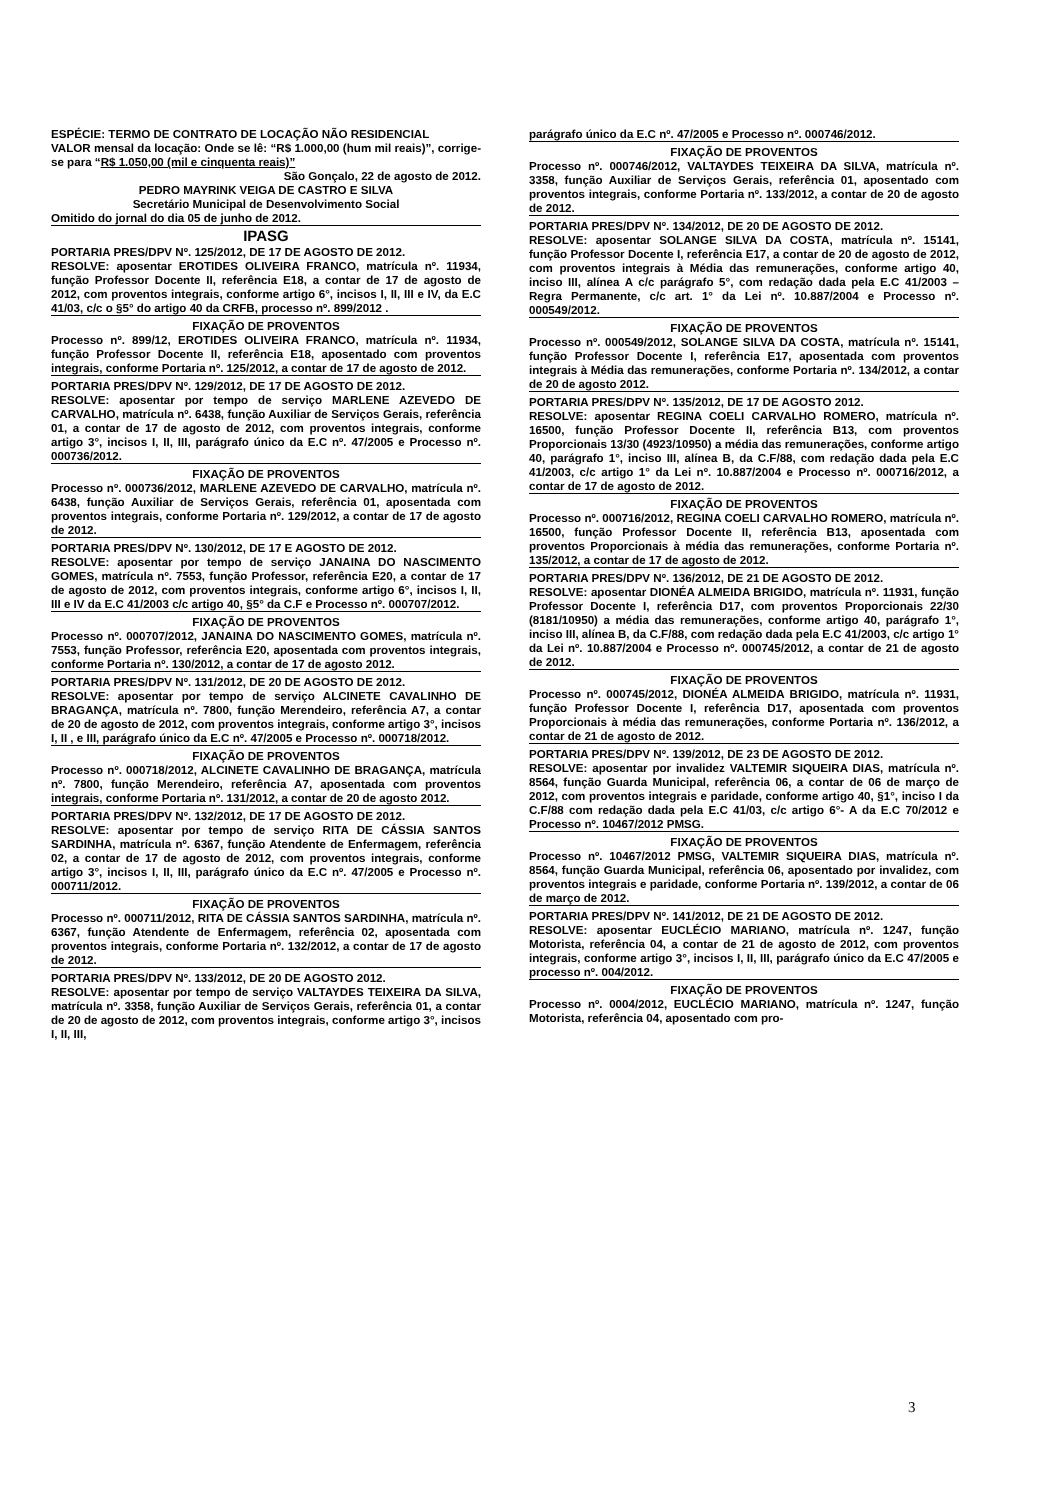ESPÉCIE: TERMO DE CONTRATO DE LOCAÇÃO NÃO RESIDENCIAL
VALOR mensal da locação: Onde se lê: “R$ 1.000,00 (hum mil reais)”, corrige-se para “R$ 1.050,00 (mil e cinquenta reais)”
São Gonçalo, 22 de agosto de 2012.
PEDRO MAYRINK VEIGA DE CASTRO E SILVA
Secretário Municipal de Desenvolvimento Social
Omitido do jornal do dia 05 de junho de 2012.
IPASG
PORTARIA PRES/DPV Nº. 125/2012, DE 17 DE AGOSTO DE 2012.
RESOLVE: aposentar EROTIDES OLIVEIRA FRANCO, matrícula nº. 11934, função Professor Docente II, referência E18, a contar de 17 de agosto de 2012, com proventos integrais, conforme artigo 6°, incisos I, II, III e IV, da E.C 41/03, c/c o §5° do artigo 40 da CRFB, processo nº. 899/2012 .
FIXAÇÃO DE PROVENTOS
Processo nº. 899/12, EROTIDES OLIVEIRA FRANCO, matrícula nº. 11934, função Professor Docente II, referência E18, aposentado com proventos integrais, conforme Portaria nº. 125/2012, a contar de 17 de agosto de 2012.
PORTARIA PRES/DPV Nº. 129/2012, DE 17 DE AGOSTO DE 2012.
RESOLVE: aposentar por tempo de serviço MARLENE AZEVEDO DE CARVALHO, matrícula nº. 6438, função Auxiliar de Serviços Gerais, referência 01, a contar de 17 de agosto de 2012, com proventos integrais, conforme artigo 3°, incisos I, II, III, parágrafo único da E.C nº. 47/2005 e Processo nº. 000736/2012.
FIXAÇÃO DE PROVENTOS
Processo nº. 000736/2012, MARLENE AZEVEDO DE CARVALHO, matrícula nº. 6438, função Auxiliar de Serviços Gerais, referência 01, aposentada com proventos integrais, conforme Portaria nº. 129/2012, a contar de 17 de agosto de 2012.
PORTARIA PRES/DPV Nº. 130/2012, DE 17 E AGOSTO DE 2012.
RESOLVE: aposentar por tempo de serviço JANAINA DO NASCIMENTO GOMES, matrícula nº. 7553, função Professor, referência E20, a contar de 17 de agosto de 2012, com proventos integrais, conforme artigo 6°, incisos I, II, III e IV da E.C 41/2003 c/c artigo 40, §5° da C.F e Processo nº. 000707/2012.
FIXAÇÃO DE PROVENTOS
Processo nº. 000707/2012, JANAINA DO NASCIMENTO GOMES, matrícula nº. 7553, função Professor, referência E20, aposentada com proventos integrais, conforme Portaria nº. 130/2012, a contar de 17 de agosto 2012.
PORTARIA PRES/DPV Nº. 131/2012, DE 20 DE AGOSTO DE 2012.
RESOLVE: aposentar por tempo de serviço ALCINETE CAVALINHO DE BRAGANÇA, matrícula nº. 7800, função Merendeiro, referência A7, a contar de 20 de agosto de 2012, com proventos integrais, conforme artigo 3°, incisos I, II , e III, parágrafo único da E.C nº. 47/2005 e Processo nº. 000718/2012.
FIXAÇÃO DE PROVENTOS
Processo nº. 000718/2012, ALCINETE CAVALINHO DE BRAGANÇA, matrícula nº. 7800, função Merendeiro, referência A7, aposentada com proventos integrais, conforme Portaria nº. 131/2012, a contar de 20 de agosto 2012.
PORTARIA PRES/DPV Nº. 132/2012, DE 17 DE AGOSTO DE 2012.
RESOLVE: aposentar por tempo de serviço RITA DE CÁSSIA SANTOS SARDINHA, matrícula nº. 6367, função Atendente de Enfermagem, referência 02, a contar de 17 de agosto de 2012, com proventos integrais, conforme artigo 3°, incisos I, II, III, parágrafo único da E.C nº. 47/2005 e Processo nº. 000711/2012.
FIXAÇÃO DE PROVENTOS
Processo nº. 000711/2012, RITA DE CÁSSIA SANTOS SARDINHA, matrícula nº. 6367, função Atendente de Enfermagem, referência 02, aposentada com proventos integrais, conforme Portaria nº. 132/2012, a contar de 17 de agosto de 2012.
PORTARIA PRES/DPV Nº. 133/2012, DE 20 DE AGOSTO 2012.
RESOLVE: aposentar por tempo de serviço VALTAYDES TEIXEIRA DA SILVA, matrícula nº. 3358, função Auxiliar de Serviços Gerais, referência 01, a contar de 20 de agosto de 2012, com proventos integrais, conforme artigo 3°, incisos I, II, III,
parágrafo único da E.C nº. 47/2005 e Processo nº. 000746/2012.
FIXAÇÃO DE PROVENTOS
Processo nº. 000746/2012, VALTAYDES TEIXEIRA DA SILVA, matrícula nº. 3358, função Auxiliar de Serviços Gerais, referência 01, aposentado com proventos integrais, conforme Portaria nº. 133/2012, a contar de 20 de agosto de 2012.
PORTARIA PRES/DPV Nº. 134/2012, DE 20 DE AGOSTO DE 2012.
RESOLVE: aposentar SOLANGE SILVA DA COSTA, matrícula nº. 15141, função Professor Docente I, referência E17, a contar de 20 de agosto de 2012, com proventos integrais à Média das remunerações, conforme artigo 40, inciso III, alínea A c/c parágrafo 5°, com redação dada pela E.C 41/2003 – Regra Permanente, c/c art. 1° da Lei nº. 10.887/2004 e Processo nº. 000549/2012.
FIXAÇÃO DE PROVENTOS
Processo nº. 000549/2012, SOLANGE SILVA DA COSTA, matrícula nº. 15141, função Professor Docente I, referência E17, aposentada com proventos integrais à Média das remunerações, conforme Portaria nº. 134/2012, a contar de 20 de agosto 2012.
PORTARIA PRES/DPV Nº. 135/2012, DE 17 DE AGOSTO 2012.
RESOLVE: aposentar REGINA COELI CARVALHO ROMERO, matrícula nº. 16500, função Professor Docente II, referência B13, com proventos Proporcionais 13/30 (4923/10950) a média das remunerações, conforme artigo 40, parágrafo 1°, inciso III, alínea B, da C.F/88, com redação dada pela E.C 41/2003, c/c artigo 1° da Lei nº. 10.887/2004 e Processo nº. 000716/2012, a contar de 17 de agosto de 2012.
FIXAÇÃO DE PROVENTOS
Processo nº. 000716/2012, REGINA COELI CARVALHO ROMERO, matrícula nº. 16500, função Professor Docente II, referência B13, aposentada com proventos Proporcionais à média das remunerações, conforme Portaria nº. 135/2012, a contar de 17 de agosto de 2012.
PORTARIA PRES/DPV Nº. 136/2012, DE 21 DE AGOSTO DE 2012.
RESOLVE: aposentar DIONÉA ALMEIDA BRIGIDO, matrícula nº. 11931, função Professor Docente I, referência D17, com proventos Proporcionais 22/30 (8181/10950) a média das remunerações, conforme artigo 40, parágrafo 1°, inciso III, alínea B, da C.F/88, com redação dada pela E.C 41/2003, c/c artigo 1° da Lei nº. 10.887/2004 e Processo nº. 000745/2012, a contar de 21 de agosto de 2012.
FIXAÇÃO DE PROVENTOS
Processo nº. 000745/2012, DIONÉA ALMEIDA BRIGIDO, matrícula nº. 11931, função Professor Docente I, referência D17, aposentada com proventos Proporcionais à média das remunerações, conforme Portaria nº. 136/2012, a contar de 21 de agosto de 2012.
PORTARIA PRES/DPV Nº. 139/2012, DE 23 DE AGOSTO DE 2012.
RESOLVE: aposentar por invalidez VALTEMIR SIQUEIRA DIAS, matrícula nº. 8564, função Guarda Municipal, referência 06, a contar de 06 de março de 2012, com proventos integrais e paridade, conforme artigo 40, §1°, inciso I da C.F/88 com redação dada pela E.C 41/03, c/c artigo 6°- A da E.C 70/2012 e Processo nº. 10467/2012 PMSG.
FIXAÇÃO DE PROVENTOS
Processo nº. 10467/2012 PMSG, VALTEMIR SIQUEIRA DIAS, matrícula nº. 8564, função Guarda Municipal, referência 06, aposentado por invalidez, com proventos integrais e paridade, conforme Portaria nº. 139/2012, a contar de 06 de março de 2012.
PORTARIA PRES/DPV Nº. 141/2012, DE 21 DE AGOSTO DE 2012.
RESOLVE: aposentar EUCLÉCIO MARIANO, matrícula nº. 1247, função Motorista, referência 04, a contar de 21 de agosto de 2012, com proventos integrais, conforme artigo 3°, incisos I, II, III, parágrafo único da E.C 47/2005 e processo nº. 004/2012.
FIXAÇÃO DE PROVENTOS
Processo nº. 0004/2012, EUCLÉCIO MARIANO, matrícula nº. 1247, função Motorista, referência 04, aposentado com pro-
3